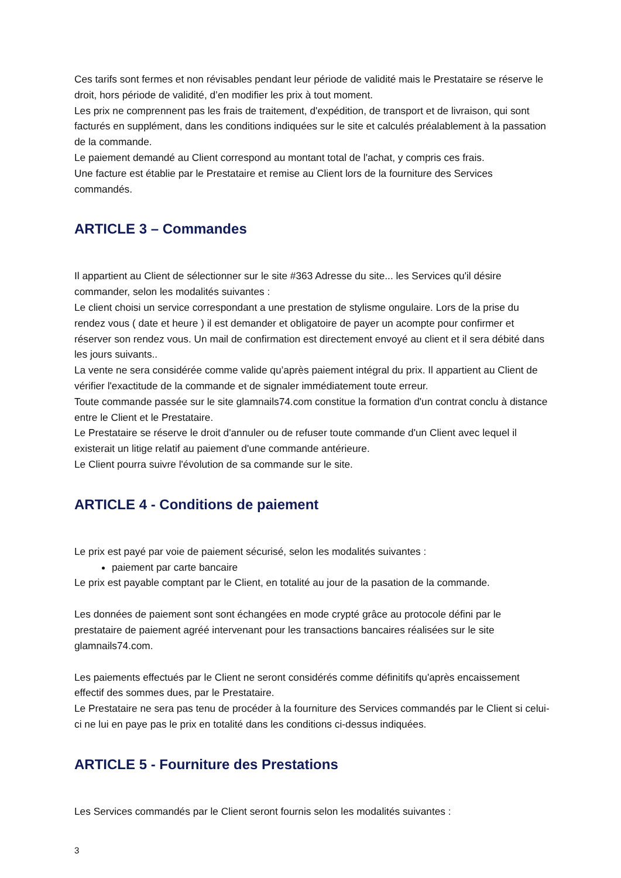Ces tarifs sont fermes et non révisables pendant leur période de validité mais le Prestataire se réserve le droit, hors période de validité, d’en modifier les prix à tout moment.
Les prix ne comprennent pas les frais de traitement, d'expédition, de transport et de livraison, qui sont facturés en supplément, dans les conditions indiquées sur le site et calculés préalablement à la passation de la commande.
Le paiement demandé au Client correspond au montant total de l'achat, y compris ces frais.
Une facture est établie par le Prestataire et remise au Client lors de la fourniture des Services commandés.
ARTICLE 3 – Commandes
Il appartient au Client de sélectionner sur le site #363 Adresse du site... les Services qu'il désire commander, selon les modalités suivantes :
Le client choisi un service correspondant a une prestation de stylisme ongulaire. Lors de la prise du rendez vous ( date et heure ) il est demander et obligatoire de payer un acompte pour confirmer et réserver son rendez vous. Un mail de confirmation est directement envoyé au client et il sera débité dans les jours suivants..
La vente ne sera considérée comme valide qu’après paiement intégral du prix. Il appartient au Client de vérifier l'exactitude de la commande et de signaler immédiatement toute erreur.
Toute commande passée sur le site glamnails74.com constitue la formation d'un contrat conclu à distance entre le Client et le Prestataire.
Le Prestataire se réserve le droit d'annuler ou de refuser toute commande d'un Client avec lequel il existerait un litige relatif au paiement d'une commande antérieure.
Le Client pourra suivre l'évolution de sa commande sur le site.
ARTICLE 4 - Conditions de paiement
Le prix est payé par voie de paiement sécurisé, selon les modalités suivantes :
paiement par carte bancaire
Le prix est payable comptant par le Client, en totalité au jour de la pasation de la commande.
Les données de paiement sont sont échangées en mode crypté grâce au protocole défini par le prestataire de paiement agréé intervenant pour les transactions bancaires réalisées sur le site glamnails74.com.
Les paiements effectués par le Client ne seront considérés comme définitifs qu'après encaissement effectif des sommes dues, par le Prestataire.
Le Prestataire ne sera pas tenu de procéder à la fourniture des Services commandés par le Client si celui-ci ne lui en paye pas le prix en totalité dans les conditions ci-dessus indiquées.
ARTICLE 5 - Fourniture des Prestations
Les Services commandés par le Client seront fournis selon les modalités suivantes :
3